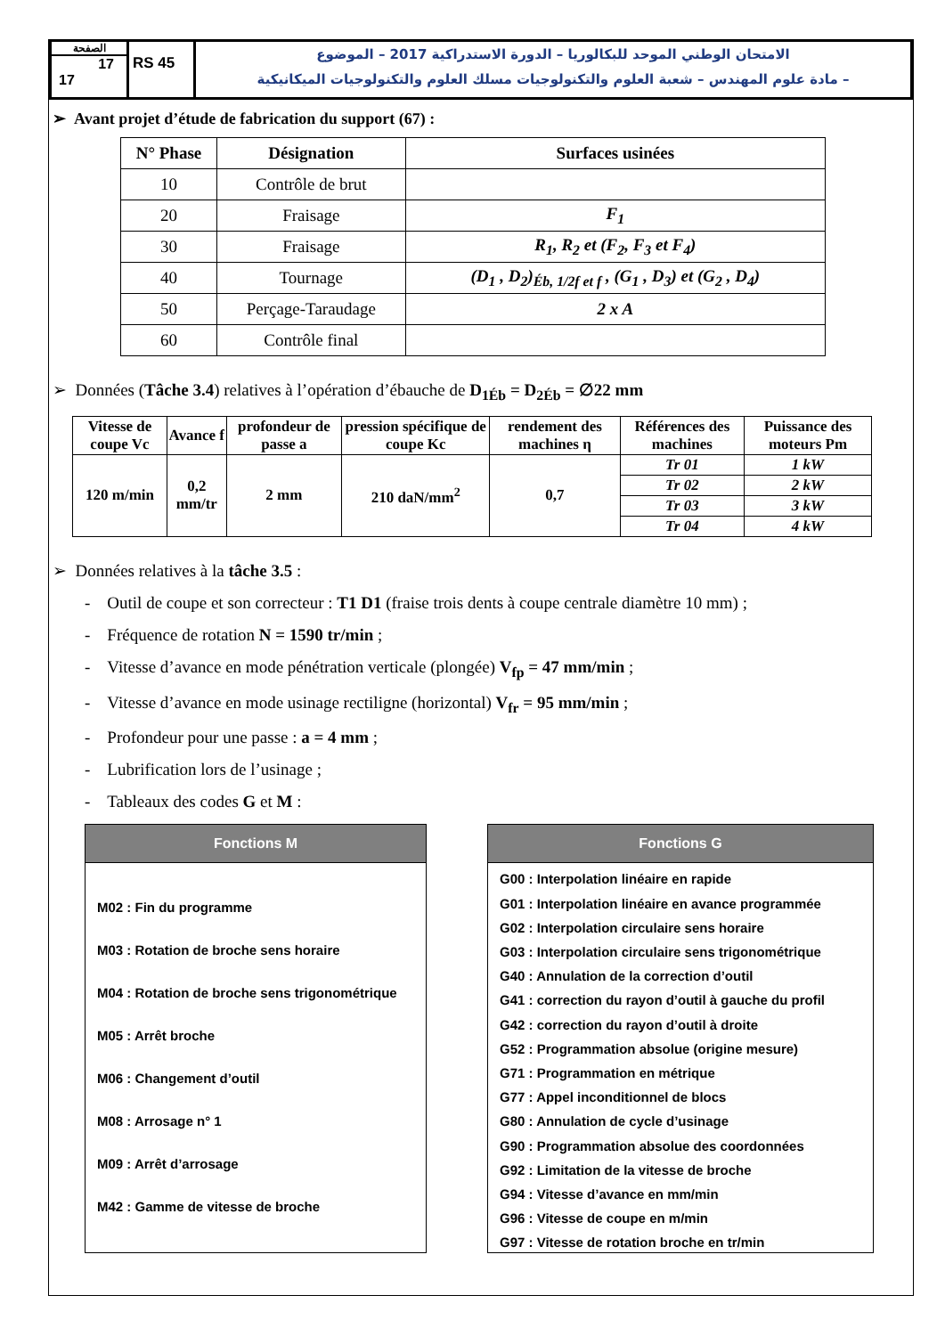الصفحة
17
17
RS 45
الامتحان الوطني الموحد للبكالوريا – الدورة الاستدراكية 2017 – الموضوع
– مادة علوم المهندس – شعبة العلوم والتكنولوجيات مسلك العلوم والتكنولوجيات الميكانيكية
➢ Avant projet d’étude de fabrication du support (67) :
| N° Phase | Désignation | Surfaces usinées |
| --- | --- | --- |
| 10 | Contrôle de brut | |
| 20 | Fraisage | F<sub>1</sub> |
| 30 | Fraisage | R<sub>1</sub>, R<sub>2</sub> et (F<sub>2</sub>, F<sub>3</sub> et F<sub>4</sub>) |
| 40 | Tournage | (D<sub>1</sub> , D<sub>2</sub>)<sub>Éb, 1/2f et f</sub> , (G<sub>1</sub> , D<sub>3</sub>) et (G<sub>2</sub> , D<sub>4</sub>) |
| 50 | Perçage-Taraudage | 2 x A |
| 60 | Contrôle final | |
➢ Données (Tâche 3.4) relatives à l’opération d’ébauche de D<sub>1Éb</sub> = D<sub>2Éb</sub> = ∅22 mm
| Vitesse de coupe Vc | Avance f | profondeur de passe a | pression spécifique de coupe Kc | rendement des machines η | Références des machines | Puissance des moteurs Pm |
| --- | --- | --- | --- | --- | --- | --- |
| 120 m/min | 0,2 mm/tr | 2 mm | 210 daN/mm<sup>2</sup> | 0,7 | Tr 01 | 1 kW |
| | | | | | Tr 02 | 2 kW |
| | | | | | Tr 03 | 3 kW |
| | | | | | Tr 04 | 4 kW |
➢ Données relatives à la tâche 3.5 :
- Outil de coupe et son correcteur : T1 D1 (fraise trois dents à coupe centrale diamètre 10 mm) ;
- Fréquence de rotation N = 1590 tr/min ;
- Vitesse d’avance en mode pénétration verticale (plongée) V<sub>fp</sub> = 47 mm/min ;
- Vitesse d’avance en mode usinage rectiligne (horizontal) V<sub>fr</sub> = 95 mm/min ;
- Profondeur pour une passe : a = 4 mm ;
- Lubrification lors de l’usinage ;
- Tableaux des codes G et M :
Fonctions M
M02 : Fin du programme
M03 : Rotation de broche sens horaire
M04 : Rotation de broche sens trigonométrique
M05 : Arrêt broche
M06 : Changement d’outil
M08 : Arrosage n° 1
M09 : Arrêt d’arrosage
M42 : Gamme de vitesse de broche
Fonctions G
G00 : Interpolation linéaire en rapide
G01 : Interpolation linéaire en avance programmée
G02 : Interpolation circulaire sens horaire
G03 : Interpolation circulaire sens trigonométrique
G40 : Annulation de la correction d’outil
G41 : correction du rayon d’outil à gauche du profil
G42 : correction du rayon d’outil à droite
G52 : Programmation absolue (origine mesure)
G71 : Programmation en métrique
G77 : Appel inconditionnel de blocs
G80 : Annulation de cycle d’usinage
G90 : Programmation absolue des coordonnées
G92 : Limitation de la vitesse de broche
G94 : Vitesse d’avance en mm/min
G96 : Vitesse de coupe en m/min
G97 : Vitesse de rotation broche en tr/min